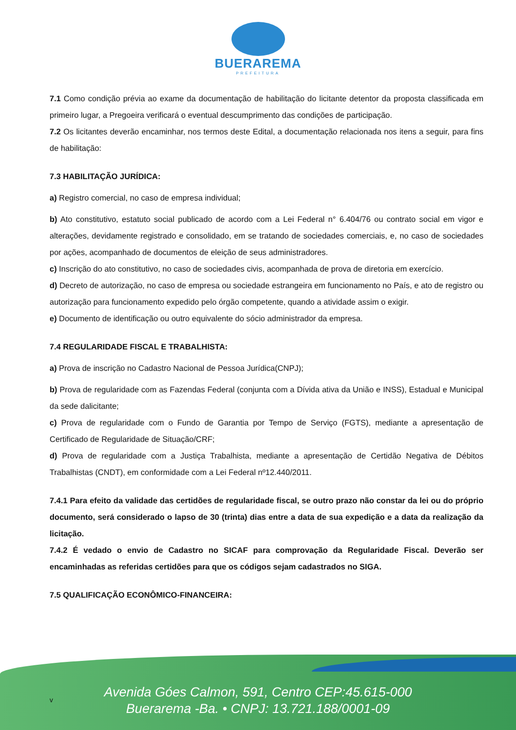BUERAREMA
PREFEITURA
7.1 Como condição prévia ao exame da documentação de habilitação do licitante detentor da proposta classificada em primeiro lugar, a Pregoeira verificará o eventual descumprimento das condições de participação.
7.2 Os licitantes deverão encaminhar, nos termos deste Edital, a documentação relacionada nos itens a seguir, para fins de habilitação:
7.3 HABILITAÇÃO JURÍDICA:
a) Registro comercial, no caso de empresa individual;
b) Ato constitutivo, estatuto social publicado de acordo com a Lei Federal n° 6.404/76 ou contrato social em vigor e alterações, devidamente registrado e consolidado, em se tratando de sociedades comerciais, e, no caso de sociedades por ações, acompanhado de documentos de eleição de seus administradores.
c) Inscrição do ato constitutivo, no caso de sociedades civis, acompanhada de prova de diretoria em exercício.
d) Decreto de autorização, no caso de empresa ou sociedade estrangeira em funcionamento no País, e ato de registro ou autorização para funcionamento expedido pelo órgão competente, quando a atividade assim o exigir.
e) Documento de identificação ou outro equivalente do sócio administrador da empresa.
7.4 REGULARIDADE FISCAL E TRABALHISTA:
a) Prova de inscrição no Cadastro Nacional de Pessoa Jurídica(CNPJ);
b) Prova de regularidade com as Fazendas Federal (conjunta com a Dívida ativa da União e INSS), Estadual e Municipal da sede dalicitante;
c) Prova de regularidade com o Fundo de Garantia por Tempo de Serviço (FGTS), mediante a apresentação de Certificado de Regularidade de Situação/CRF;
d) Prova de regularidade com a Justiça Trabalhista, mediante a apresentação de Certidão Negativa de Débitos Trabalhistas (CNDT), em conformidade com a Lei Federal nº12.440/2011.
7.4.1 Para efeito da validade das certidões de regularidade fiscal, se outro prazo não constar da lei ou do próprio documento, será considerado o lapso de 30 (trinta) dias entre a data de sua expedição e a data da realização da licitação.
7.4.2 É vedado o envio de Cadastro no SICAF para comprovação da Regularidade Fiscal. Deverão ser encaminhadas as referidas certidões para que os códigos sejam cadastrados no SIGA.
7.5 QUALIFICAÇÃO ECONÔMICO-FINANCEIRA:
v
Avenida Góes Calmon, 591, Centro CEP:45.615-000
Buerarema -Ba. • CNPJ: 13.721.188/0001-09